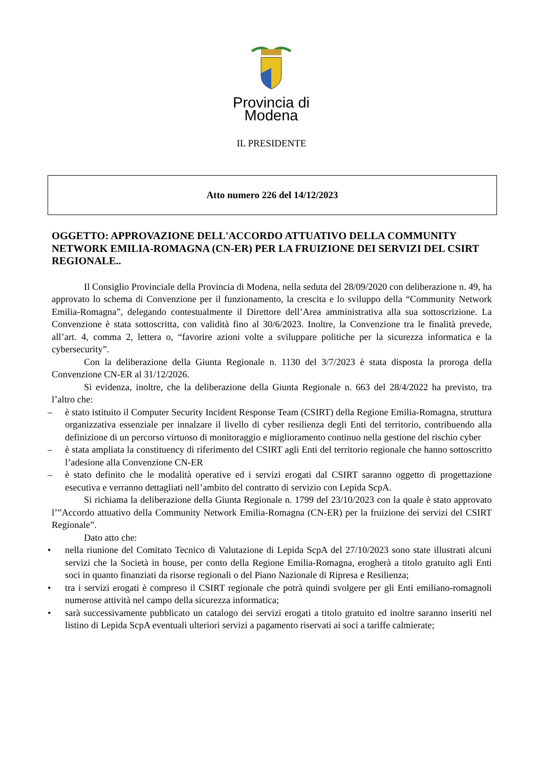Provincia di Modena
IL PRESIDENTE
Atto numero 226 del 14/12/2023
OGGETTO: APPROVAZIONE DELL'ACCORDO ATTUATIVO DELLA COMMUNITY NETWORK EMILIA-ROMAGNA (CN-ER) PER LA FRUIZIONE DEI SERVIZI DEL CSIRT REGIONALE..
Il Consiglio Provinciale della Provincia di Modena, nella seduta del 28/09/2020 con deliberazione n. 49, ha approvato lo schema di Convenzione per il funzionamento, la crescita e lo sviluppo della “Community Network Emilia-Romagna”, delegando contestualmente il Direttore dell’Area amministrativa alla sua sottoscrizione. La Convenzione è stata sottoscritta, con validità fino al 30/6/2023. Inoltre, la Convenzione tra le finalità prevede, all’art. 4, comma 2, lettera o, “favorire azioni volte a sviluppare politiche per la sicurezza informatica e la cybersecurity”.
Con la deliberazione della Giunta Regionale n. 1130 del 3/7/2023 è stata disposta la proroga della Convenzione CN-ER al 31/12/2026.
Si evidenza, inoltre, che la deliberazione della Giunta Regionale n. 663 del 28/4/2022 ha previsto, tra l’altro che:
– è stato istituito il Computer Security Incident Response Team (CSIRT) della Regione Emilia-Romagna, struttura organizzativa essenziale per innalzare il livello di cyber resilienza degli Enti del territorio, contribuendo alla definizione di un percorso virtuoso di monitoraggio e miglioramento continuo nella gestione del rischio cyber
– è stata ampliata la constituency di riferimento del CSIRT agli Enti del territorio regionale che hanno sottoscritto l’adesione alla Convenzione CN-ER
– è stato definito che le modalità operative ed i servizi erogati dal CSIRT saranno oggetto di progettazione esecutiva e verranno dettagliati nell’ambito del contratto di servizio con Lepida ScpA.
Si richiama la deliberazione della Giunta Regionale n. 1799 del 23/10/2023 con la quale è stato approvato l’”Accordo attuativo della Community Network Emilia-Romagna (CN-ER) per la fruizione dei servizi del CSIRT Regionale”.
Dato atto che:
• nella riunione del Comitato Tecnico di Valutazione di Lepida ScpA del 27/10/2023 sono state illustrati alcuni servizi che la Società in house, per conto della Regione Emilia-Romagna, erogherà a titolo gratuito agli Enti soci in quanto finanziati da risorse regionali o del Piano Nazionale di Ripresa e Resilienza;
• tra i servizi erogati è compreso il CSIRT regionale che potrà quindi svolgere per gli Enti emiliano-romagnoli numerose attività nel campo della sicurezza informatica;
• sarà successivamente pubblicato un catalogo dei servizi erogati a titolo gratuito ed inoltre saranno inseriti nel listino di Lepida ScpA eventuali ulteriori servizi a pagamento riservati ai soci a tariffe calmierate;